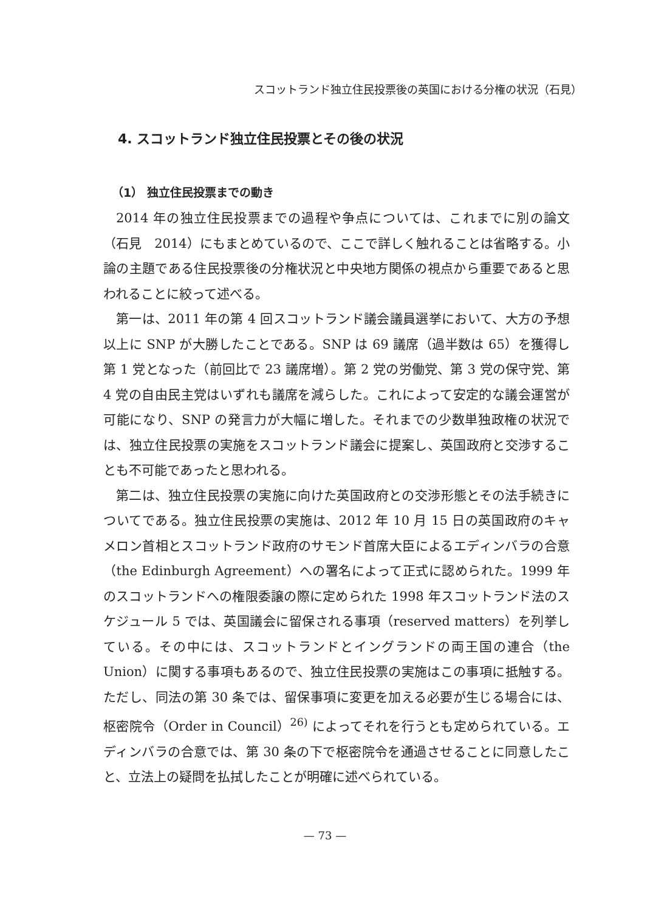スコットランド独立住民投票後の英国における分権の状況（石見）
4. スコットランド独立住民投票とその後の状況
（1） 独立住民投票までの動き
2014 年の独立住民投票までの過程や争点については、これまでに別の論文（石見　2014）にもまとめているので、ここで詳しく触れることは省略する。小論の主題である住民投票後の分権状況と中央地方関係の視点から重要であると思われることに絞って述べる。
第一は、2011 年の第 4 回スコットランド議会議員選挙において、大方の予想以上に SNP が大勝したことである。SNP は 69 議席（過半数は 65）を獲得し第 1 党となった（前回比で 23 議席増）。第 2 党の労働党、第 3 党の保守党、第 4 党の自由民主党はいずれも議席を減らした。これによって安定的な議会運営が可能になり、SNP の発言力が大幅に増した。それまでの少数単独政権の状況では、独立住民投票の実施をスコットランド議会に提案し、英国政府と交渉することも不可能であったと思われる。
第二は、独立住民投票の実施に向けた英国政府との交渉形態とその法手続きについてである。独立住民投票の実施は、2012 年 10 月 15 日の英国政府のキャメロン首相とスコットランド政府のサモンド首席大臣によるエディンバラの合意（the Edinburgh Agreement）への署名によって正式に認められた。1999 年のスコットランドへの権限委譲の際に定められた 1998 年スコットランド法のスケジュール 5 では、英国議会に留保される事項（reserved matters）を列挙している。その中には、スコットランドとイングランドの両王国の連合（the Union）に関する事項もあるので、独立住民投票の実施はこの事項に抵触する。ただし、同法の第 30 条では、留保事項に変更を加える必要が生じる場合には、枢密院令（Order in Council）<sup>26)</sup> によってそれを行うとも定められている。エディンバラの合意では、第 30 条の下で枢密院令を通過させることに同意したこと、立法上の疑問を払拭したことが明確に述べられている。
— 73 —